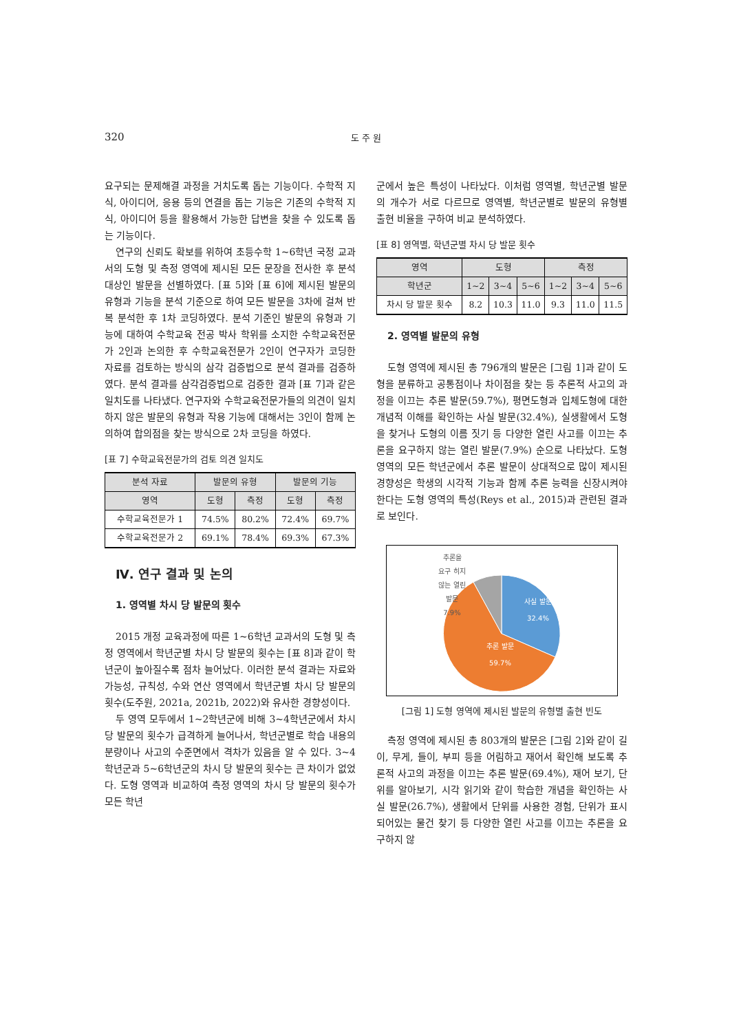320 도 주 원
요구되는 문제해결 과정을 거치도록 돕는 기능이다. 수학적 지식, 아이디어, 응용 등의 연결을 돕는 기능은 기존의 수학적 지식, 아이디어 등을 활용해서 가능한 답변을 찾을 수 있도록 돕는 기능이다.
연구의 신뢰도 확보를 위하여 초등수학 1~6학년 국정 교과서의 도형 및 측정 영역에 제시된 모든 문장을 전사한 후 분석 대상인 발문을 선별하였다. [표 5]와 [표 6]에 제시된 발문의 유형과 기능을 분석 기준으로 하여 모든 발문을 3차에 걸쳐 반복 분석한 후 1차 코딩하였다. 분석 기준인 발문의 유형과 기능에 대하여 수학교육 전공 박사 학위를 소지한 수학교육전문가 2인과 논의한 후 수학교육전문가 2인이 연구자가 코딩한 자료를 검토하는 방식의 삼각 검증법으로 분석 결과를 검증하였다. 분석 결과를 삼각검증법으로 검증한 결과 [표 7]과 같은 일치도를 나타냈다. 연구자와 수학교육전문가들의 의견이 일치하지 않은 발문의 유형과 작용 기능에 대해서는 3인이 함께 논의하여 합의점을 찾는 방식으로 2차 코딩을 하였다.
[표 7] 수학교육전문가의 검토 의견 일치도
| 분석 자료 | 발문의 유형 | | 발문의 기능 | |
| --- | --- | --- | --- | --- |
| 영역 | 도형 | 측정 | 도형 | 측정 |
| 수학교육전문가 1 | 74.5% | 80.2% | 72.4% | 69.7% |
| 수학교육전문가 2 | 69.1% | 78.4% | 69.3% | 67.3% |
Ⅳ. 연구 결과 및 논의
1. 영역별 차시 당 발문의 횟수
2015 개정 교육과정에 따른 1~6학년 교과서의 도형 및 측정 영역에서 학년군별 차시 당 발문의 횟수는 [표 8]과 같이 학년군이 높아질수록 점차 늘어났다. 이러한 분석 결과는 자료와 가능성, 규칙성, 수와 연산 영역에서 학년군별 차시 당 발문의 횟수(도주원, 2021a, 2021b, 2022)와 유사한 경향성이다.
두 영역 모두에서 1~2학년군에 비해 3~4학년군에서 차시 당 발문의 횟수가 급격하게 늘어나서, 학년군별로 학습 내용의 분량이나 사고의 수준면에서 격차가 있음을 알 수 있다. 3~4학년군과 5~6학년군의 차시 당 발문의 횟수는 큰 차이가 없었다. 도형 영역과 비교하여 측정 영역의 차시 당 발문의 횟수가 모든 학년
군에서 높은 특성이 나타났다. 이처럼 영역별, 학년군별 발문의 개수가 서로 다르므로 영역별, 학년군별로 발문의 유형별 출현 비율을 구하여 비교 분석하였다.
[표 8] 영역별, 학년군별 차시 당 발문 횟수
| 영역 | 도형 | | | 측정 | | |
| --- | --- | --- | --- | --- | --- | --- |
| 학년군 | 1~2 | 3~4 | 5~6 | 1~2 | 3~4 | 5~6 |
| 차시 당 발문 횟수 | 8.2 | 10.3 | 11.0 | 9.3 | 11.0 | 11.5 |
2. 영역별 발문의 유형
도형 영역에 제시된 총 796개의 발문은 [그림 1]과 같이 도형을 분류하고 공통점이나 차이점을 찾는 등 추론적 사고의 과정을 이끄는 추론 발문(59.7%), 평면도형과 입체도형에 대한 개념적 이해를 확인하는 사실 발문(32.4%), 실생활에서 도형을 찾거나 도형의 이름 짓기 등 다양한 열린 사고를 이끄는 추론을 요구하지 않는 열린 발문(7.9%) 순으로 나타났다. 도형 영역의 모든 학년군에서 추론 발문이 상대적으로 많이 제시된 경향성은 학생의 시각적 기능과 함께 추론 능력을 신장시켜야 한다는 도형 영역의 특성(Reys et al., 2015)과 관련된 결과로 보인다.
추론을
요구 히지
않는 열린
발문
7.9%
사실 발문
32.4%
추론 발문
59.7%
[그림 1] 도형 영역에 제시된 발문의 유형별 출현 빈도
측정 영역에 제시된 총 803개의 발문은 [그림 2]와 같이 길이, 무게, 들이, 부피 등을 어림하고 재어서 확인해 보도록 추론적 사고의 과정을 이끄는 추론 발문(69.4%), 재어 보기, 단위를 알아보기, 시각 읽기와 같이 학습한 개념을 확인하는 사실 발문(26.7%), 생활에서 단위를 사용한 경험, 단위가 표시되어있는 물건 찾기 등 다양한 열린 사고를 이끄는 추론을 요구하지 않